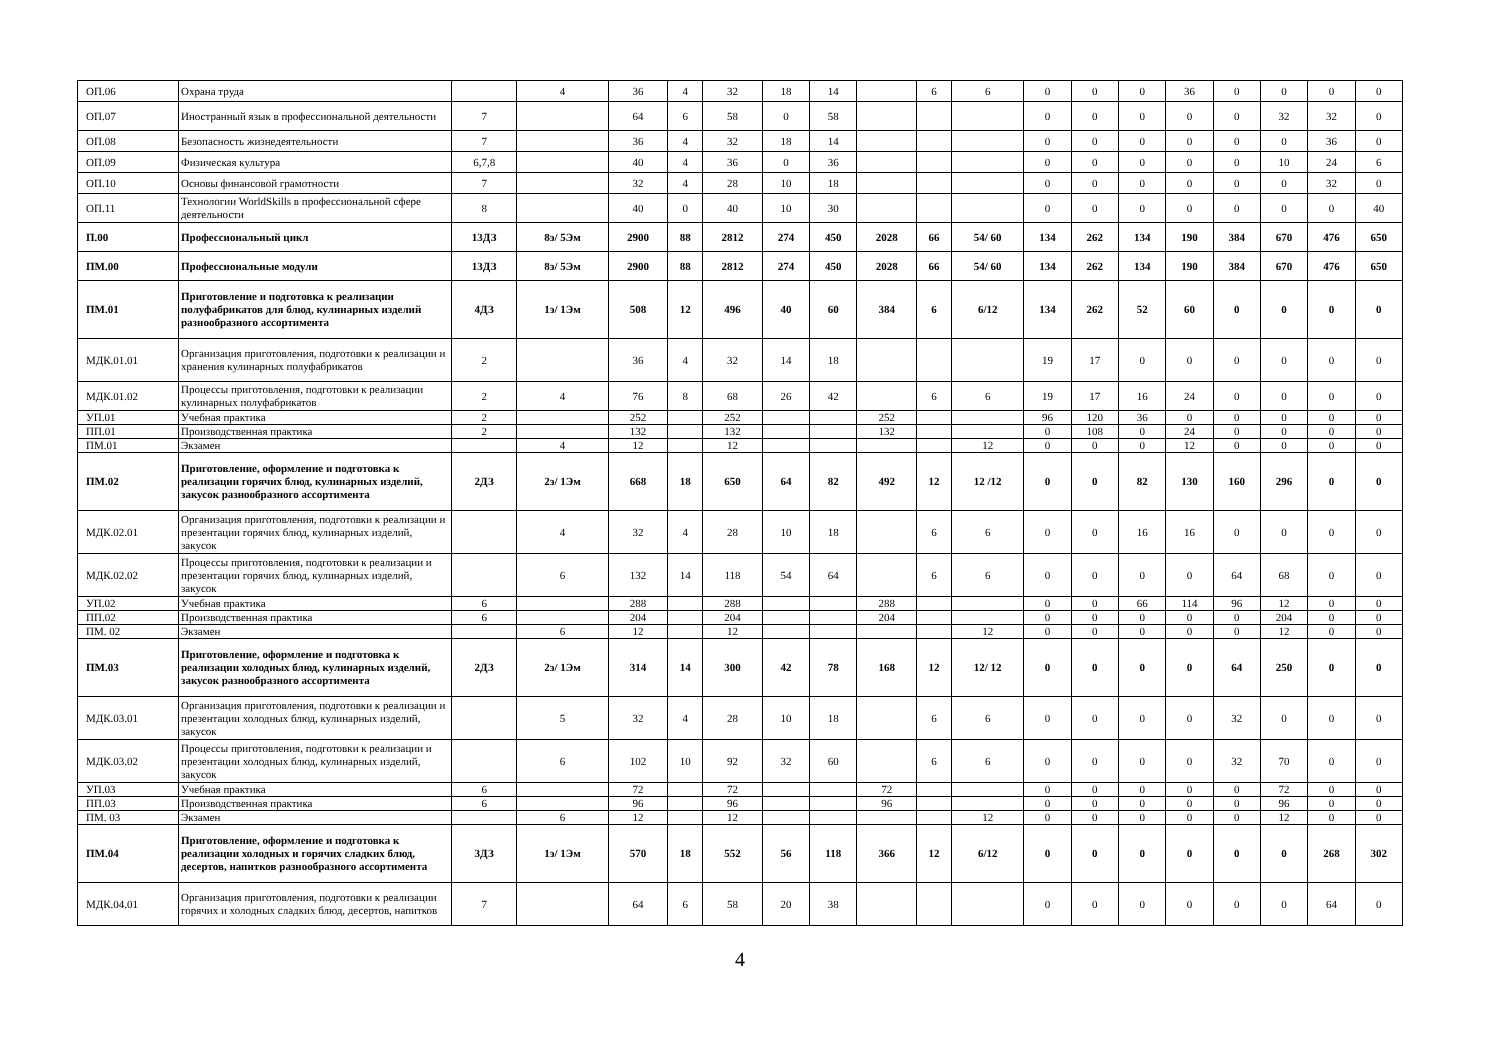| ОП.06 | Охрана труда | | 4 | 36 | 4 | 32 | 18 | 14 | | 6 | 6 | 0 | 0 | 0 | 36 | 0 | 0 | 0 | 0 |
| ОП.07 | Иностранный язык в профессиональной деятельности | 7 | | 64 | 6 | 58 | 0 | 58 | | | | 0 | 0 | 0 | 0 | 0 | 32 | 32 | 0 |
| ОП.08 | Безопасность жизнедеятельности | 7 | | 36 | 4 | 32 | 18 | 14 | | | | 0 | 0 | 0 | 0 | 0 | 0 | 36 | 0 |
| ОП.09 | Физическая культура | 6,7,8 | | 40 | 4 | 36 | 0 | 36 | | | | 0 | 0 | 0 | 0 | 0 | 10 | 24 | 6 |
| ОП.10 | Основы финансовой грамотности | 7 | | 32 | 4 | 28 | 10 | 18 | | | | 0 | 0 | 0 | 0 | 0 | 0 | 32 | 0 |
| ОП.11 | Технологии WorldSkills в профессиональной сфере деятельности | 8 | | 40 | 0 | 40 | 10 | 30 | | | | 0 | 0 | 0 | 0 | 0 | 0 | 0 | 40 |
| П.00 | Профессиональный цикл | 13ДЗ | 8э/ 5Эм | 2900 | 88 | 2812 | 274 | 450 | 2028 | 66 | 54/ 60 | 134 | 262 | 134 | 190 | 384 | 670 | 476 | 650 |
| ПМ.00 | Профессиональные модули | 13ДЗ | 8э/ 5Эм | 2900 | 88 | 2812 | 274 | 450 | 2028 | 66 | 54/ 60 | 134 | 262 | 134 | 190 | 384 | 670 | 476 | 650 |
| ПМ.01 | Приготовление и подготовка к реализации полуфабрикатов для блюд, кулинарных изделий разнообразного ассортимента | 4ДЗ | 1э/ 1Эм | 508 | 12 | 496 | 40 | 60 | 384 | 6 | 6/12 | 134 | 262 | 52 | 60 | 0 | 0 | 0 | 0 |
| МДК.01.01 | Организация приготовления, подготовки к реализации и хранения кулинарных полуфабрикатов | 2 | | 36 | 4 | 32 | 14 | 18 | | | | 19 | 17 | 0 | 0 | 0 | 0 | 0 | 0 |
| МДК.01.02 | Процессы приготовления, подготовки к реализации кулинарных полуфабрикатов | 2 | 4 | 76 | 8 | 68 | 26 | 42 | | 6 | 6 | 19 | 17 | 16 | 24 | 0 | 0 | 0 | 0 |
| УП.01 | Учебная практика | 2 | | 252 | | 252 | | | 252 | | | 96 | 120 | 36 | 0 | 0 | 0 | 0 | 0 |
| ПП.01 | Производственная практика | 2 | | 132 | | 132 | | | 132 | | | 0 | 108 | 0 | 24 | 0 | 0 | 0 | 0 |
| ПМ.01 | Экзамен | | 4 | 12 | | 12 | | | | | 12 | 0 | 0 | 0 | 12 | 0 | 0 | 0 | 0 |
| ПМ.02 | Приготовление, оформление и подготовка к реализации горячих блюд, кулинарных изделий, закусок разнообразного ассортимента | 2ДЗ | 2э/ 1Эм | 668 | 18 | 650 | 64 | 82 | 492 | 12 | 12 /12 | 0 | 0 | 82 | 130 | 160 | 296 | 0 | 0 |
| МДК.02.01 | Организация приготовления, подготовки к реализации и презентации горячих блюд, кулинарных изделий, закусок | | 4 | 32 | 4 | 28 | 10 | 18 | | 6 | 6 | 0 | 0 | 16 | 16 | 0 | 0 | 0 | 0 |
| МДК.02.02 | Процессы приготовления, подготовки к реализации и презентации горячих блюд, кулинарных изделий, закусок | | 6 | 132 | 14 | 118 | 54 | 64 | | 6 | 6 | 0 | 0 | 0 | 0 | 64 | 68 | 0 | 0 |
| УП.02 | Учебная практика | 6 | | 288 | | 288 | | | 288 | | | 0 | 0 | 66 | 114 | 96 | 12 | 0 | 0 |
| ПП.02 | Производственная практика | 6 | | 204 | | 204 | | | 204 | | | 0 | 0 | 0 | 0 | 0 | 204 | 0 | 0 |
| ПМ. 02 | Экзамен | | 6 | 12 | | 12 | | | | | 12 | 0 | 0 | 0 | 0 | 0 | 12 | 0 | 0 |
| ПМ.03 | Приготовление, оформление и подготовка к реализации холодных блюд, кулинарных изделий, закусок разнообразного ассортимента | 2ДЗ | 2э/ 1Эм | 314 | 14 | 300 | 42 | 78 | 168 | 12 | 12/ 12 | 0 | 0 | 0 | 0 | 64 | 250 | 0 | 0 |
| МДК.03.01 | Организация приготовления, подготовки к реализации и презентации холодных блюд, кулинарных изделий, закусок | | 5 | 32 | 4 | 28 | 10 | 18 | | 6 | 6 | 0 | 0 | 0 | 0 | 32 | 0 | 0 | 0 |
| МДК.03.02 | Процессы приготовления, подготовки к реализации и презентации холодных блюд, кулинарных изделий, закусок | | 6 | 102 | 10 | 92 | 32 | 60 | | 6 | 6 | 0 | 0 | 0 | 0 | 32 | 70 | 0 | 0 |
| УП.03 | Учебная практика | 6 | | 72 | | 72 | | | 72 | | | 0 | 0 | 0 | 0 | 0 | 72 | 0 | 0 |
| ПП.03 | Производственная практика | 6 | | 96 | | 96 | | | 96 | | | 0 | 0 | 0 | 0 | 0 | 96 | 0 | 0 |
| ПМ. 03 | Экзамен | | 6 | 12 | | 12 | | | | | 12 | 0 | 0 | 0 | 0 | 0 | 12 | 0 | 0 |
| ПМ.04 | Приготовление, оформление и подготовка к реализации холодных и горячих сладких блюд, десертов, напитков разнообразного ассортимента | 3ДЗ | 1э/ 1Эм | 570 | 18 | 552 | 56 | 118 | 366 | 12 | 6/12 | 0 | 0 | 0 | 0 | 0 | 0 | 268 | 302 |
| МДК.04.01 | Организация приготовления, подготовки к реализации горячих и холодных сладких блюд, десертов, напитков | 7 | | 64 | 6 | 58 | 20 | 38 | | | | 0 | 0 | 0 | 0 | 0 | 0 | 64 | 0 |
4